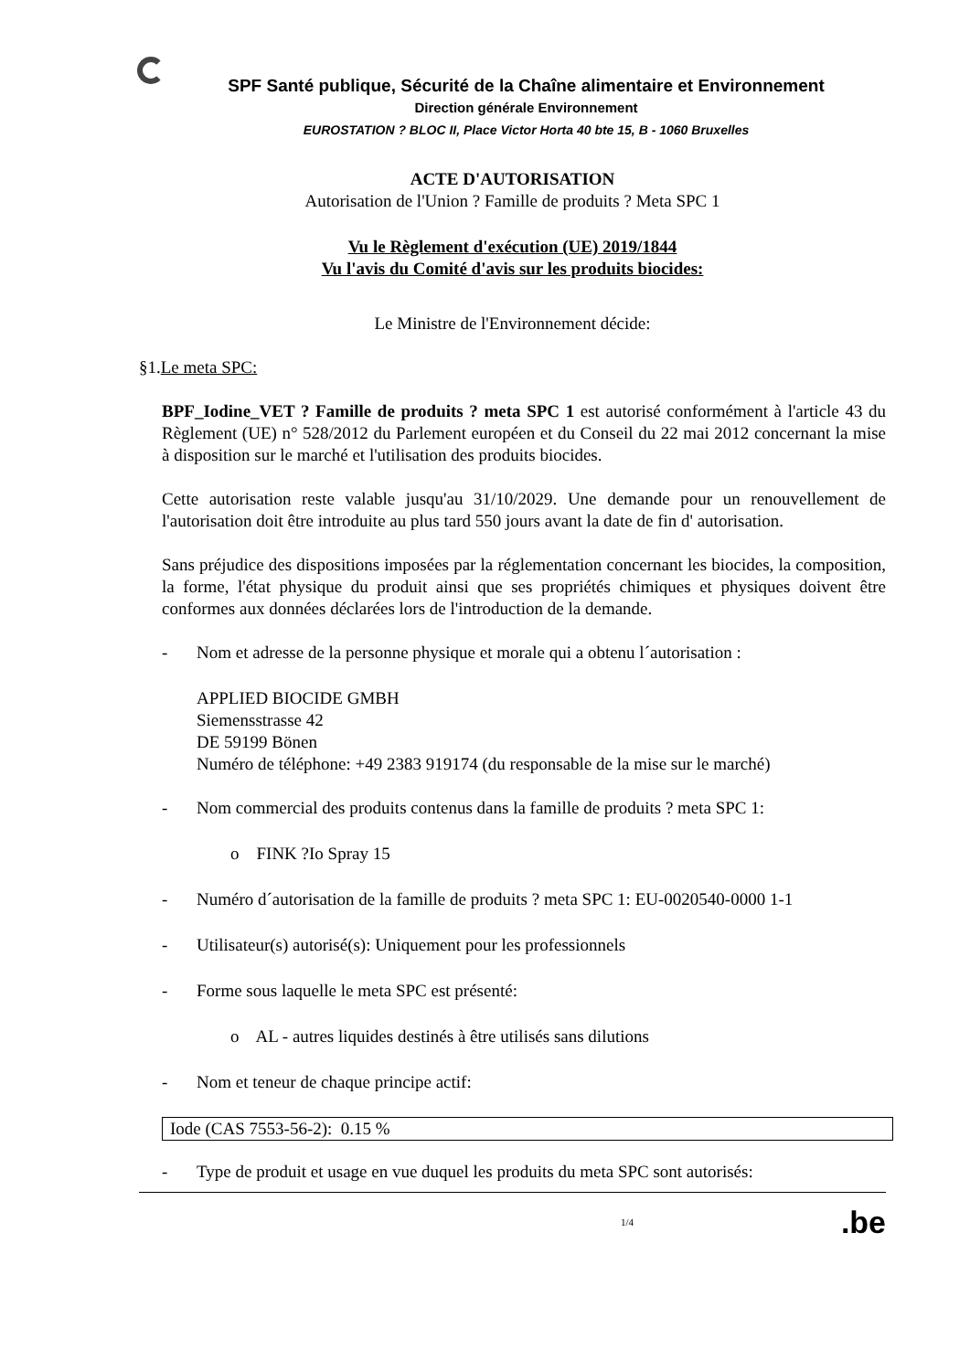SPF Santé publique, Sécurité de la Chaîne alimentaire et Environnement
Direction générale Environnement
EUROSTATION ? BLOC II, Place Victor Horta 40 bte 15, B - 1060 Bruxelles
ACTE D'AUTORISATION
Autorisation de l'Union ? Famille de produits ? Meta SPC 1
Vu le Règlement d'exécution (UE) 2019/1844
Vu l'avis du Comité d'avis sur les produits biocides:
Le Ministre de l'Environnement décide:
§1.Le meta SPC:
BPF_Iodine_VET ? Famille de produits ? meta SPC 1 est autorisé conformément à l'article 43 du Règlement (UE) n° 528/2012 du Parlement européen et du Conseil du 22 mai 2012 concernant la mise à disposition sur le marché et l'utilisation des produits biocides.
Cette autorisation reste valable jusqu'au 31/10/2029. Une demande pour un renouvellement de l'autorisation doit être introduite au plus tard 550 jours avant la date de fin d' autorisation.
Sans préjudice des dispositions imposées par la réglementation concernant les biocides, la composition, la forme, l'état physique du produit ainsi que ses propriétés chimiques et physiques doivent être conformes aux données déclarées lors de l'introduction de la demande.
- Nom et adresse de la personne physique et morale qui a obtenu l´autorisation :
APPLIED BIOCIDE GMBH
Siemensstrasse 42
DE 59199 Bönen
Numéro de téléphone: +49 2383 919174 (du responsable de la mise sur le marché)
- Nom commercial des produits contenus dans la famille de produits ? meta SPC 1:
o FINK ?Io Spray 15
- Numéro d´autorisation de la famille de produits ? meta SPC 1: EU-0020540-0000 1-1
- Utilisateur(s) autorisé(s): Uniquement pour les professionnels
- Forme sous laquelle le meta SPC est présenté:
o AL - autres liquides destinés à être utilisés sans dilutions
- Nom et teneur de chaque principe actif:
| Iode (CAS 7553-56-2): 0.15 % |
- Type de produit et usage en vue duquel les produits du meta SPC sont autorisés:
1/4.be